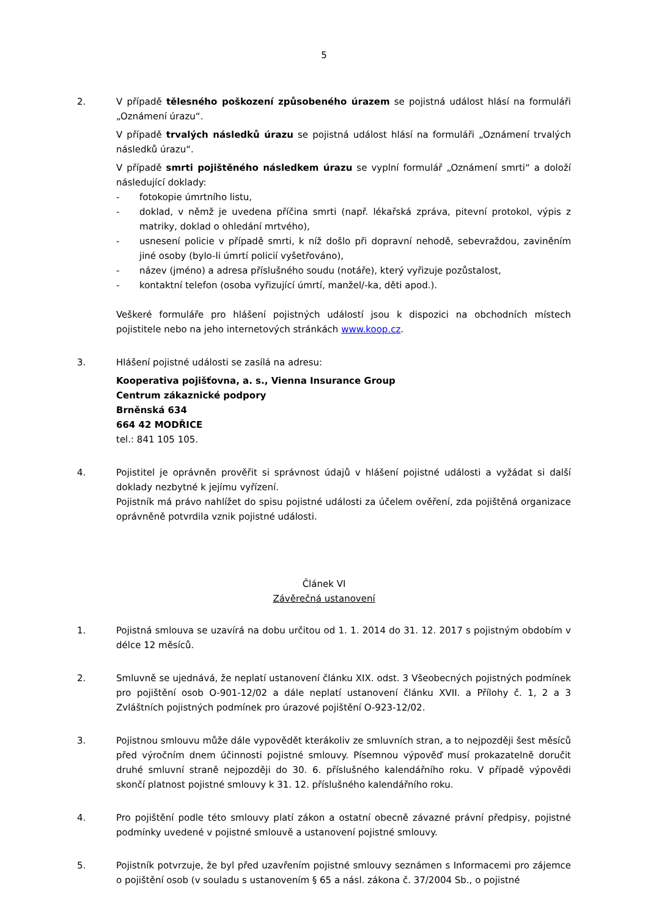5
2. V případě tělesného poškození způsobeného úrazem se pojistná událost hlásí na formuláři „Oznámení úrazu“.
V případě trvalých následků úrazu se pojistná událost hlásí na formuláři „Oznámení trvalých následků úrazu“.
V případě smrti pojištěného následkem úrazu se vyplní formulář „Oznámení smrti“ a doloží následující doklady:
- fotokopie úmrtního listu,
- doklad, v němž je uvedena příčina smrti (např. lékařská zpráva, pitevní protokol, výpis z matriky, doklad o ohledání mrtvého),
- usnesení policie v případě smrti, k níž došlo při dopravní nehodě, sebevraždou, zaviněním jiné osoby (bylo-li úmrtí policií vyšetřováno),
- název (jméno) a adresa příslušného soudu (notáře), který vyřizuje pozůstalost,
- kontaktní telefon (osoba vyřizující úmrtí, manžel/-ka, děti apod.).
Veškeré formuláře pro hlášení pojistných událostí jsou k dispozici na obchodních místech pojistitele nebo na jeho internetových stránkách www.koop.cz.
3. Hlášení pojistné události se zasílá na adresu:
Kooperativa pojišťovna, a. s., Vienna Insurance Group
Centrum zákaznické podpory
Brněnská 634
664 42 MODŘICE
tel.: 841 105 105.
4. Pojistitel je oprávněn prověřit si správnost údajů v hlášení pojistné události a vyžádat si další doklady nezbytné k jejímu vyřízení.
Pojistník má právo nahlížet do spisu pojistné události za účelem ověření, zda pojištěná organizace oprávněně potvrdila vznik pojistné události.
Článek VI
Závěrečná ustanovení
1. Pojistná smlouva se uzavírá na dobu určitou od 1. 1. 2014 do 31. 12. 2017 s pojistným obdobím v délce 12 měsíců.
2. Smluvně se ujednává, že neplatí ustanovení článku XIX. odst. 3 Všeobecných pojistných podmínek pro pojištění osob O-901-12/02 a dále neplatí ustanovení článku XVII. a Přílohy č. 1, 2 a 3 Zvláštních pojistných podmínek pro úrazové pojištění O-923-12/02.
3. Pojistnou smlouvu může dále vypovědět kterákoliv ze smluvních stran, a to nejpozději šest měsíců před výročním dnem účinnosti pojistné smlouvy. Písemnou výpověď musí prokazatelně doručit druhé smluvní straně nejpozději do 30. 6. příslušného kalendářního roku. V případě výpovědi skončí platnost pojistné smlouvy k 31. 12. příslušného kalendářního roku.
4. Pro pojištění podle této smlouvy platí zákon a ostatní obecně závazné právní předpisy, pojistné podmínky uvedené v pojistné smlouvě a ustanovení pojistné smlouvy.
5. Pojistník potvrzuje, že byl před uzavřením pojistné smlouvy seznámen s Informacemi pro zájemce o pojištění osob (v souladu s ustanovením § 65 a násl. zákona č. 37/2004 Sb., o pojistné